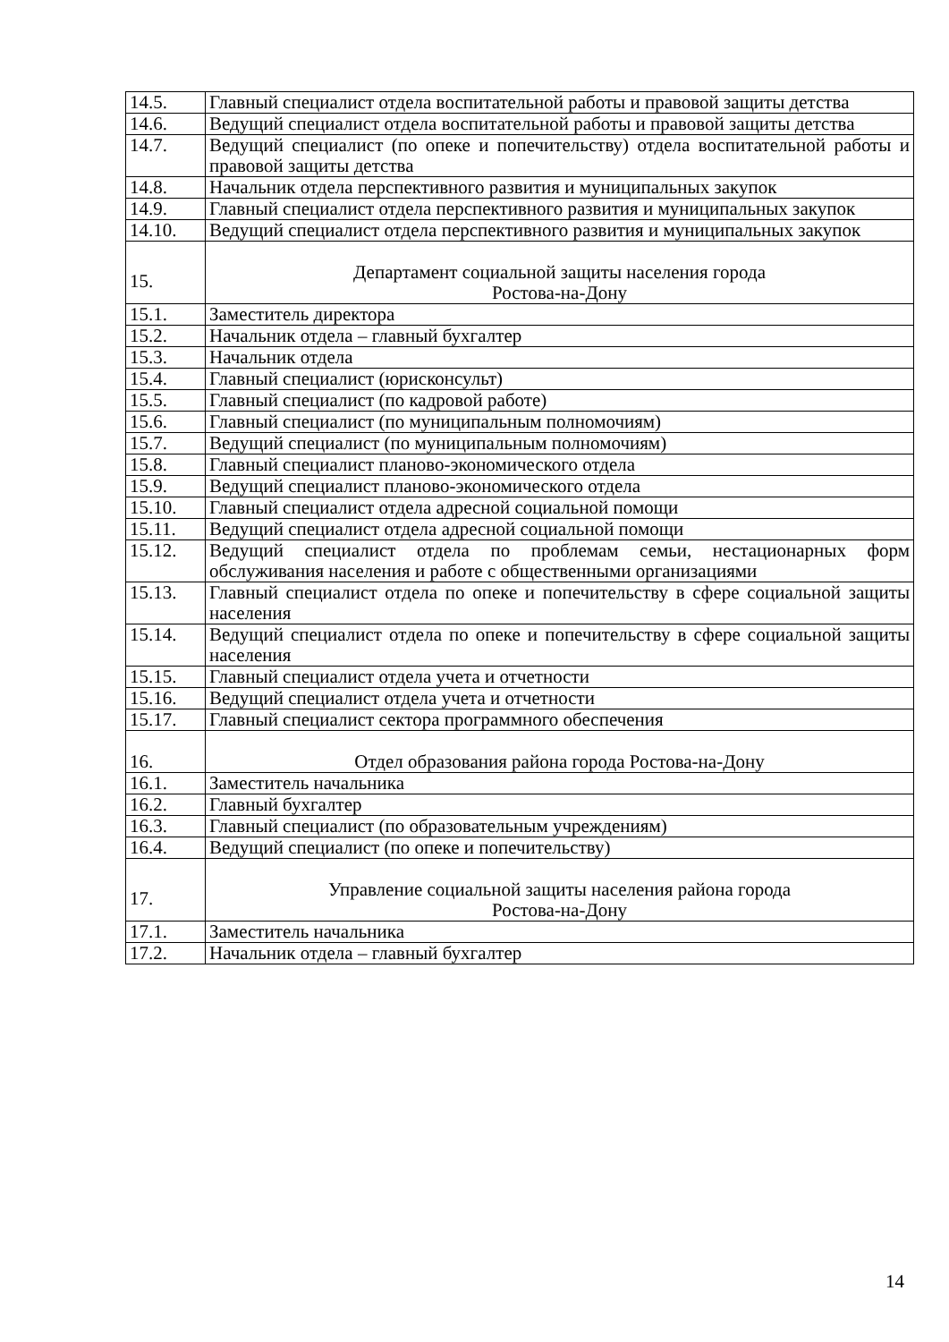| 14.5. | Главный специалист отдела воспитательной работы и правовой защиты детства |
| 14.6. | Ведущий специалист отдела воспитательной работы и правовой защиты детства |
| 14.7. | Ведущий специалист (по опеке и попечительству) отдела воспитательной работы и правовой защиты детства |
| 14.8. | Начальник отдела перспективного развития и муниципальных закупок |
| 14.9. | Главный специалист отдела перспективного развития и муниципальных закупок |
| 14.10. | Ведущий специалист отдела перспективного развития и муниципальных закупок |
| 15. | Департамент социальной защиты населения города Ростова-на-Дону |
| 15.1. | Заместитель директора |
| 15.2. | Начальник отдела – главный бухгалтер |
| 15.3. | Начальник отдела |
| 15.4. | Главный специалист (юрисконсульт) |
| 15.5. | Главный специалист (по кадровой работе) |
| 15.6. | Главный специалист (по муниципальным полномочиям) |
| 15.7. | Ведущий специалист (по муниципальным полномочиям) |
| 15.8. | Главный специалист планово-экономического отдела |
| 15.9. | Ведущий специалист планово-экономического отдела |
| 15.10. | Главный специалист отдела адресной социальной помощи |
| 15.11. | Ведущий специалист отдела адресной социальной помощи |
| 15.12. | Ведущий специалист отдела по проблемам семьи, нестационарных форм обслуживания населения и работе с общественными организациями |
| 15.13. | Главный специалист отдела по опеке и попечительству в сфере социальной защиты населения |
| 15.14. | Ведущий специалист отдела по опеке и попечительству в сфере социальной защиты населения |
| 15.15. | Главный специалист отдела учета и отчетности |
| 15.16. | Ведущий специалист отдела учета и отчетности |
| 15.17. | Главный специалист сектора программного обеспечения |
| 16. | Отдел образования района города Ростова-на-Дону |
| 16.1. | Заместитель начальника |
| 16.2. | Главный бухгалтер |
| 16.3. | Главный специалист (по образовательным учреждениям) |
| 16.4. | Ведущий специалист (по опеке и попечительству) |
| 17. | Управление социальной защиты населения района города Ростова-на-Дону |
| 17.1. | Заместитель начальника |
| 17.2. | Начальник отдела – главный бухгалтер |
14